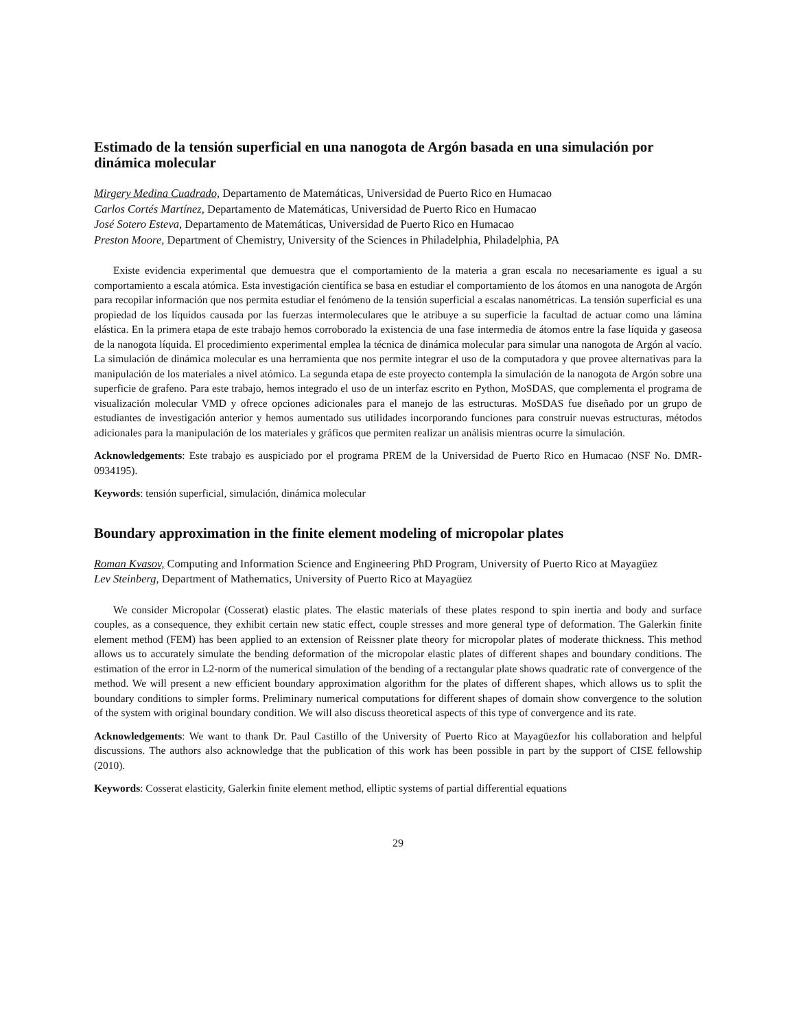Estimado de la tensión superficial en una nanogota de Argón basada en una simulación por dinámica molecular
Mirgery Medina Cuadrado, Departamento de Matemáticas, Universidad de Puerto Rico en Humacao
Carlos Cortés Martínez, Departamento de Matemáticas, Universidad de Puerto Rico en Humacao
José Sotero Esteva, Departamento de Matemáticas, Universidad de Puerto Rico en Humacao
Preston Moore, Department of Chemistry, University of the Sciences in Philadelphia, Philadelphia, PA
Existe evidencia experimental que demuestra que el comportamiento de la materia a gran escala no necesariamente es igual a su comportamiento a escala atómica. Esta investigación científica se basa en estudiar el comportamiento de los átomos en una nanogota de Argón para recopilar información que nos permita estudiar el fenómeno de la tensión superficial a escalas nanométricas. La tensión superficial es una propiedad de los líquidos causada por las fuerzas intermoleculares que le atribuye a su superficie la facultad de actuar como una lámina elástica. En la primera etapa de este trabajo hemos corroborado la existencia de una fase intermedia de átomos entre la fase líquida y gaseosa de la nanogota líquida. El procedimiento experimental emplea la técnica de dinámica molecular para simular una nanogota de Argón al vacío. La simulación de dinámica molecular es una herramienta que nos permite integrar el uso de la computadora y que provee alternativas para la manipulación de los materiales a nivel atómico. La segunda etapa de este proyecto contempla la simulación de la nanogota de Argón sobre una superficie de grafeno. Para este trabajo, hemos integrado el uso de un interfaz escrito en Python, MoSDAS, que complementa el programa de visualización molecular VMD y ofrece opciones adicionales para el manejo de las estructuras. MoSDAS fue diseñado por un grupo de estudiantes de investigación anterior y hemos aumentado sus utilidades incorporando funciones para construir nuevas estructuras, métodos adicionales para la manipulación de los materiales y gráficos que permiten realizar un análisis mientras ocurre la simulación.
Acknowledgements: Este trabajo es auspiciado por el programa PREM de la Universidad de Puerto Rico en Humacao (NSF No. DMR-0934195).
Keywords: tensión superficial, simulación, dinámica molecular
Boundary approximation in the finite element modeling of micropolar plates
Roman Kvasov, Computing and Information Science and Engineering PhD Program, University of Puerto Rico at Mayagüez
Lev Steinberg, Department of Mathematics, University of Puerto Rico at Mayagüez
We consider Micropolar (Cosserat) elastic plates. The elastic materials of these plates respond to spin inertia and body and surface couples, as a consequence, they exhibit certain new static effect, couple stresses and more general type of deformation. The Galerkin finite element method (FEM) has been applied to an extension of Reissner plate theory for micropolar plates of moderate thickness. This method allows us to accurately simulate the bending deformation of the micropolar elastic plates of different shapes and boundary conditions. The estimation of the error in L2-norm of the numerical simulation of the bending of a rectangular plate shows quadratic rate of convergence of the method. We will present a new efficient boundary approximation algorithm for the plates of different shapes, which allows us to split the boundary conditions to simpler forms. Preliminary numerical computations for different shapes of domain show convergence to the solution of the system with original boundary condition. We will also discuss theoretical aspects of this type of convergence and its rate.
Acknowledgements: We want to thank Dr. Paul Castillo of the University of Puerto Rico at Mayagüezfor his collaboration and helpful discussions. The authors also acknowledge that the publication of this work has been possible in part by the support of CISE fellowship (2010).
Keywords: Cosserat elasticity, Galerkin finite element method, elliptic systems of partial differential equations
29